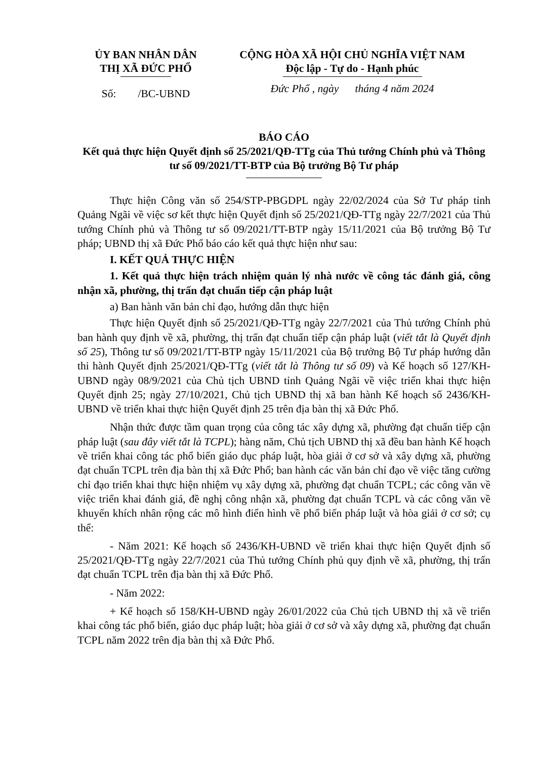ỦY BAN NHÂN DÂN
THỊ XÃ ĐỨC PHỔ
Số: /BC-UBND
CỘNG HÒA XÃ HỘI CHỦ NGHĨA VIỆT NAM
Độc lập - Tự do - Hạnh phúc
Đức Phổ , ngày tháng 4 năm 2024
BÁO CÁO
Kết quả thực hiện Quyết định số 25/2021/QĐ-TTg của Thủ tướng Chính phủ và Thông tư số 09/2021/TT-BTP của Bộ trưởng Bộ Tư pháp
Thực hiện Công văn số 254/STP-PBGDPL ngày 22/02/2024 của Sở Tư pháp tỉnh Quảng Ngãi về việc sơ kết thực hiện Quyết định số 25/2021/QĐ-TTg ngày 22/7/2021 của Thủ tướng Chính phủ và Thông tư số 09/2021/TT-BTP ngày 15/11/2021 của Bộ trưởng Bộ Tư pháp; UBND thị xã Đức Phổ báo cáo kết quả thực hiện như sau:
I. KẾT QUẢ THỰC HIỆN
1. Kết quả thực hiện trách nhiệm quản lý nhà nước về công tác đánh giá, công nhận xã, phường, thị trấn đạt chuẩn tiếp cận pháp luật
a) Ban hành văn bản chỉ đạo, hướng dẫn thực hiện
Thực hiện Quyết định số 25/2021/QĐ-TTg ngày 22/7/2021 của Thủ tướng Chính phủ ban hành quy định về xã, phường, thị trấn đạt chuẩn tiếp cận pháp luật (viết tắt là Quyết định số 25), Thông tư số 09/2021/TT-BTP ngày 15/11/2021 của Bộ trưởng Bộ Tư pháp hướng dẫn thi hành Quyết định 25/2021/QĐ-TTg (viết tắt là Thông tư số 09) và Kế hoạch số 127/KH-UBND ngày 08/9/2021 của Chủ tịch UBND tỉnh Quảng Ngãi về việc triển khai thực hiện Quyết định 25; ngày 27/10/2021, Chủ tịch UBND thị xã ban hành Kế hoạch số 2436/KH-UBND về triển khai thực hiện Quyết định 25 trên địa bàn thị xã Đức Phổ.
Nhận thức được tầm quan trọng của công tác xây dựng xã, phường đạt chuẩn tiếp cận pháp luật (sau đây viết tắt là TCPL); hàng năm, Chủ tịch UBND thị xã đều ban hành Kế hoạch về triển khai công tác phổ biến giáo dục pháp luật, hòa giải ở cơ sở và xây dựng xã, phường đạt chuẩn TCPL trên địa bàn thị xã Đức Phổ; ban hành các văn bản chỉ đạo về việc tăng cường chỉ đạo triển khai thực hiện nhiệm vụ xây dựng xã, phường đạt chuẩn TCPL; các công văn về việc triển khai đánh giá, đề nghị công nhận xã, phường đạt chuẩn TCPL và các công văn về khuyến khích nhân rộng các mô hình điển hình về phổ biến pháp luật và hòa giải ở cơ sở; cụ thể:
- Năm 2021: Kế hoạch số 2436/KH-UBND về triển khai thực hiện Quyết định số 25/2021/QĐ-TTg ngày 22/7/2021 của Thủ tướng Chính phủ quy định về xã, phường, thị trấn đạt chuẩn TCPL trên địa bàn thị xã Đức Phổ.
- Năm 2022:
+ Kế hoạch số 158/KH-UBND ngày 26/01/2022 của Chủ tịch UBND thị xã về triển khai công tác phổ biến, giáo dục pháp luật; hòa giải ở cơ sở và xây dựng xã, phường đạt chuẩn TCPL năm 2022 trên địa bàn thị xã Đức Phổ.